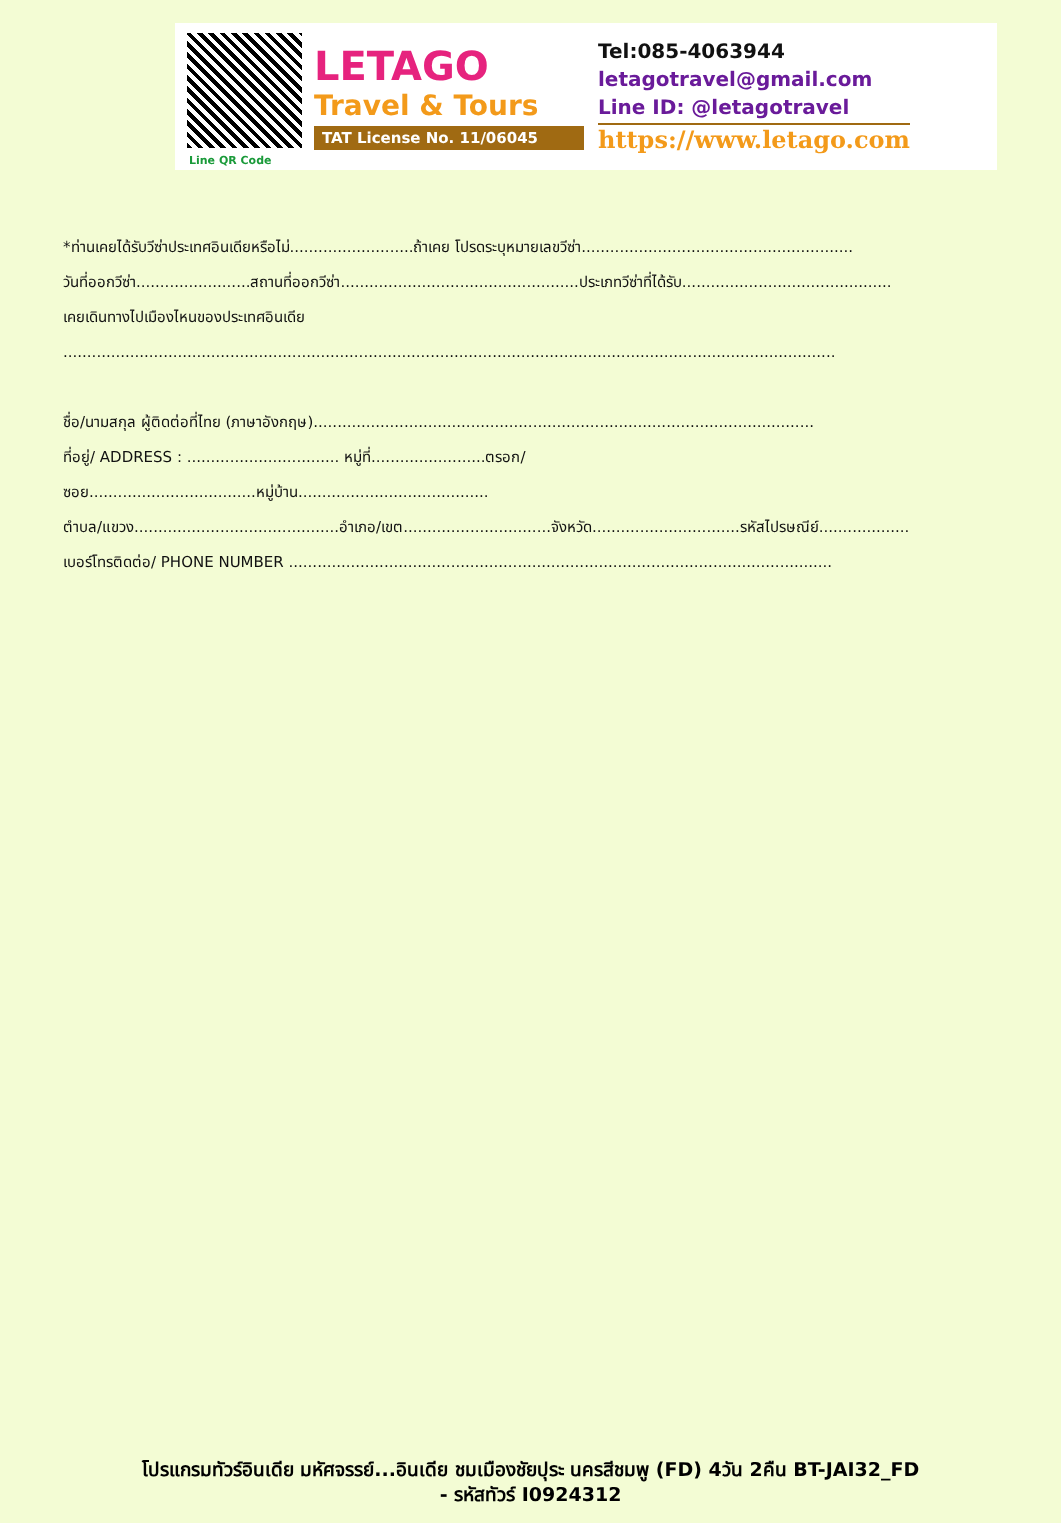Line QR Code
LETAGO
Travel & Tours
TAT License No. 11/06045
Tel:085-4063944
letagotravel@gmail.com
Line ID: @letagotravel
https://www.letago.com
*ท่านเคยได้รับวีซ่าประเทศอินเดียหรือไม่..........................ถ้าเคย โปรดระบุหมายเลขวีซ่า.........................................................
วันที่ออกวีซ่า........................สถานที่ออกวีซ่า..................................................ประเภทวีซ่าที่ได้รับ............................................
เคยเดินทางไปเมืองไหนของประเทศอินเดีย
..................................................................................................................................................................
ชื่อ/นามสกุล ผู้ติดต่อที่ไทย (ภาษาอังกฤษ).........................................................................................................
ที่อยู่/ ADDRESS : ................................ หมู่ที่........................ตรอก/ซอย...................................หมู่บ้าน........................................
ตำบล/แขวง...........................................อำเภอ/เขต...............................จังหวัด...............................รหัสไปรษณีย์...................
เบอร์โทรติดต่อ/ PHONE NUMBER ..................................................................................................................
โปรแกรมทัวร์อินเดีย มหัศจรรย์...อินเดีย ชมเมืองชัยปุระ นครสีชมพู (FD) 4วัน 2คืน BT-JAI32_FD
- รหัสทัวร์ I0924312